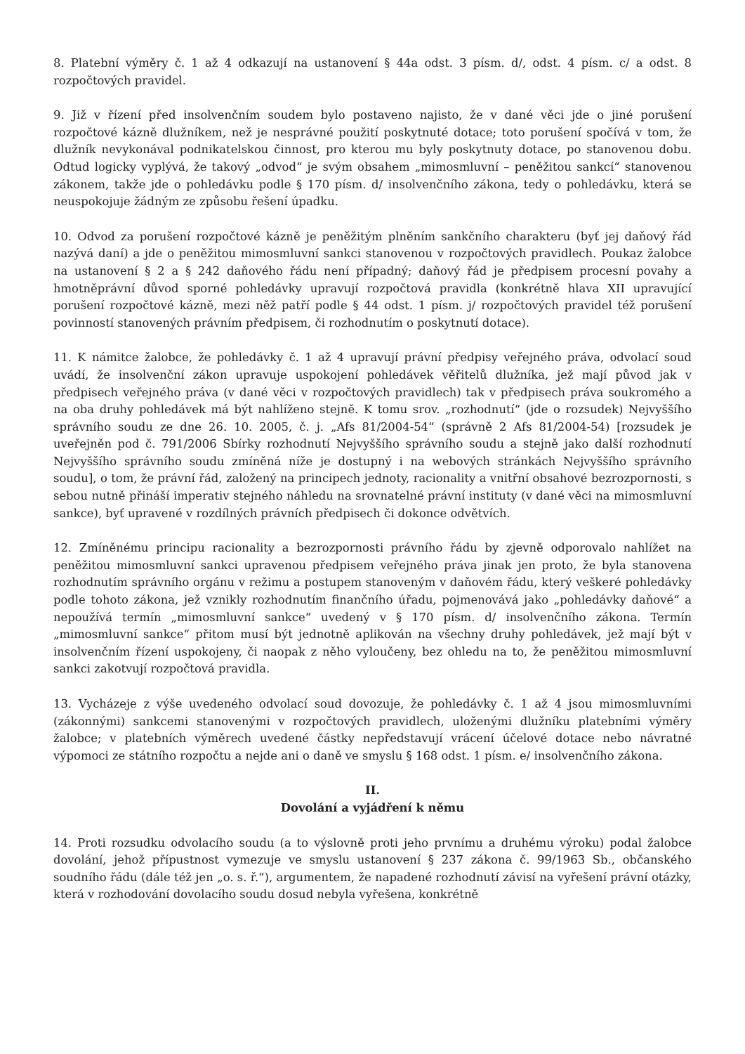8. Platební výměry č. 1 až 4 odkazují na ustanovení § 44a odst. 3 písm. d/, odst. 4 písm. c/ a odst. 8 rozpočtových pravidel.
9. Již v řízení před insolvenčním soudem bylo postaveno najisto, že v dané věci jde o jiné porušení rozpočtové kázně dlužníkem, než je nesprávné použití poskytnuté dotace; toto porušení spočívá v tom, že dlužník nevykonával podnikatelskou činnost, pro kterou mu byly poskytnuty dotace, po stanovenou dobu. Odtud logicky vyplývá, že takový „odvod“ je svým obsahem „mimosmluvní – peněžitou sankcí“ stanovenou zákonem, takže jde o pohledávku podle § 170 písm. d/ insolvenčního zákona, tedy o pohledávku, která se neuspokojuje žádným ze způsobu řešení úpadku.
10. Odvod za porušení rozpočtové kázně je peněžitým plněním sankčního charakteru (byť jej daňový řád nazývá daní) a jde o peněžitou mimosmluvní sankci stanovenou v rozpočtových pravidlech. Poukaz žalobce na ustanovení § 2 a § 242 daňového řádu není případný; daňový řád je předpisem procesní povahy a hmotněprávní důvod sporné pohledávky upravují rozpočtová pravidla (konkrétně hlava XII upravující porušení rozpočtové kázně, mezi něž patří podle § 44 odst. 1 písm. j/ rozpočtových pravidel též porušení povinností stanovených právním předpisem, či rozhodnutím o poskytnutí dotace).
11. K námitce žalobce, že pohledávky č. 1 až 4 upravují právní předpisy veřejného práva, odvolací soud uvádí, že insolvenční zákon upravuje uspokojení pohledávek věřitelů dlužníka, jež mají původ jak v předpisech veřejného práva (v dané věci v rozpočtových pravidlech) tak v předpisech práva soukromého a na oba druhy pohledávek má být nahlíženo stejně. K tomu srov. „rozhodnutí“ (jde o rozsudek) Nejvyššího správního soudu ze dne 26. 10. 2005, č. j. „Afs 81/2004-54“ (správně 2 Afs 81/2004-54) [rozsudek je uveřejněn pod č. 791/2006 Sbírky rozhodnutí Nejvyššího správního soudu a stejně jako další rozhodnutí Nejvyššího správního soudu zmíněná níže je dostupný i na webových stránkách Nejvyššího správního soudu], o tom, že právní řád, založený na principech jednoty, racionality a vnitřní obsahové bezrozpornosti, s sebou nutně přináší imperativ stejného náhledu na srovnatelné právní instituty (v dané věci na mimosmluvní sankce), byť upravené v rozdílných právních předpisech či dokonce odvětvích.
12. Zmíněnému principu racionality a bezrozpornosti právního řádu by zjevně odporovalo nahlížet na peněžitou mimosmluvní sankci upravenou předpisem veřejného práva jinak jen proto, že byla stanovena rozhodnutím správního orgánu v režimu a postupem stanoveným v daňovém řádu, který veškeré pohledávky podle tohoto zákona, jež vznikly rozhodnutím finančního úřadu, pojmenovává jako „pohledávky daňové“ a nepoužívá termín „mimosmluvní sankce“ uvedený v § 170 písm. d/ insolvenčního zákona. Termín „mimosmluvní sankce“ přitom musí být jednotně aplikován na všechny druhy pohledávek, jež mají být v insolvenčním řízení uspokojeny, či naopak z něho vyloučeny, bez ohledu na to, že peněžitou mimosmluvní sankci zakotvují rozpočtová pravidla.
13. Vycházeje z výše uvedeného odvolací soud dovozuje, že pohledávky č. 1 až 4 jsou mimosmluvními (zákonnými) sankcemi stanovenými v rozpočtových pravidlech, uloženými dlužníku platebními výměry žalobce; v platebních výměrech uvedené částky nepředstavují vrácení účelové dotace nebo návratné výpomoci ze státního rozpočtu a nejde ani o daně ve smyslu § 168 odst. 1 písm. e/ insolvenčního zákona.
II.
Dovolání a vyjádření k němu
14. Proti rozsudku odvolacího soudu (a to výslovně proti jeho prvnímu a druhému výroku) podal žalobce dovolání, jehož přípustnost vymezuje ve smyslu ustanovení § 237 zákona č. 99/1963 Sb., občanského soudního řádu (dále též jen „o. s. ř.“), argumentem, že napadené rozhodnutí závisí na vyřešení právní otázky, která v rozhodování dovolacího soudu dosud nebyla vyřešena, konkrétně